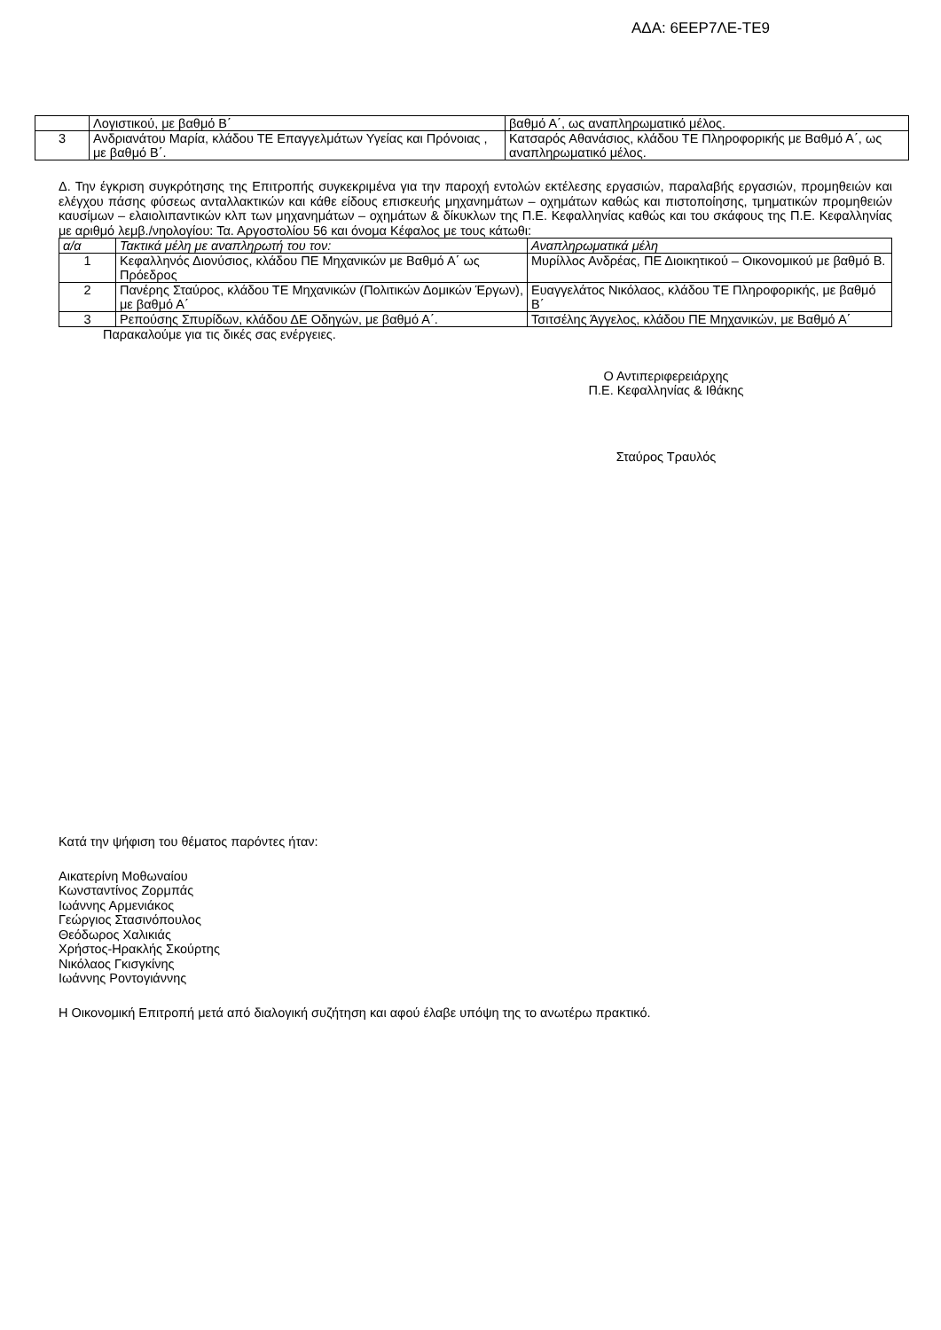ΑΔΑ: 6ΕΕΡ7ΛΕ-ΤΕ9
| | Λογιστικού, με βαθμό Β΄ | βαθμό Α΄, ως αναπληρωματικό μέλος. |
| 3 | Ανδριανάτου Μαρία, κλάδου ΤΕ Επαγγελμάτων Υγείας και Πρόνοιας , με βαθμό Β΄. | Κατσαρός Αθανάσιος, κλάδου ΤΕ Πληροφορικής με Βαθμό Α΄, ως αναπληρωματικό μέλος. |
Δ. Την έγκριση συγκρότησης της Επιτροπής συγκεκριμένα για την παροχή εντολών εκτέλεσης εργασιών, παραλαβής εργασιών, προμηθειών και ελέγχου πάσης φύσεως ανταλλακτικών και κάθε είδους επισκευής μηχανημάτων – οχημάτων καθώς και πιστοποίησης, τμηματικών προμηθειών καυσίμων – ελαιολιπαντικών κλπ των μηχανημάτων – οχημάτων & δίκυκλων της Π.Ε. Κεφαλληνίας καθώς και του σκάφους της Π.Ε. Κεφαλληνίας με αριθμό λεμβ./νηολογίου: Τα. Αργοστολίου 56 και όνομα Κέφαλος με τους κάτωθι:
| α/α | Τακτικά μέλη με αναπληρωτή του τον: | Αναπληρωματικά μέλη |
| 1 | Κεφαλληνός Διονύσιος, κλάδου ΠΕ Μηχανικών με Βαθμό Α΄ ως Πρόεδρος | Μυρίλλος Ανδρέας, ΠΕ Διοικητικού – Οικονομικού με βαθμό Β. |
| 2 | Πανέρης Σταύρος, κλάδου ΤΕ Μηχανικών (Πολιτικών Δομικών Έργων), με βαθμό Α΄ | Ευαγγελάτος Νικόλαος, κλάδου ΤΕ Πληροφορικής, με βαθμό Β΄ |
| 3 | Ρεπούσης Σπυρίδων, κλάδου ΔΕ Οδηγών, με βαθμό Α΄. | Τσιτσέλης Άγγελος, κλάδου ΠΕ Μηχανικών, με Βαθμό Α΄ |
Παρακαλούμε για τις δικές σας ενέργειες.
Ο Αντιπεριφερειάρχης
Π.Ε. Κεφαλληνίας & Ιθάκης
Σταύρος Τραυλός
Κατά την ψήφιση του θέματος παρόντες ήταν:
Αικατερίνη Μοθωναίου
Κωνσταντίνος Ζορμπάς
Ιωάννης Αρμενιάκος
Γεώργιος Στασινόπουλος
Θεόδωρος Χαλικιάς
Χρήστος-Ηρακλής Σκούρτης
Νικόλαος Γκισγκίνης
Ιωάννης Ροντογιάννης
Η Οικονομική Επιτροπή μετά από διαλογική συζήτηση και αφού έλαβε υπόψη της το ανωτέρω πρακτικό.